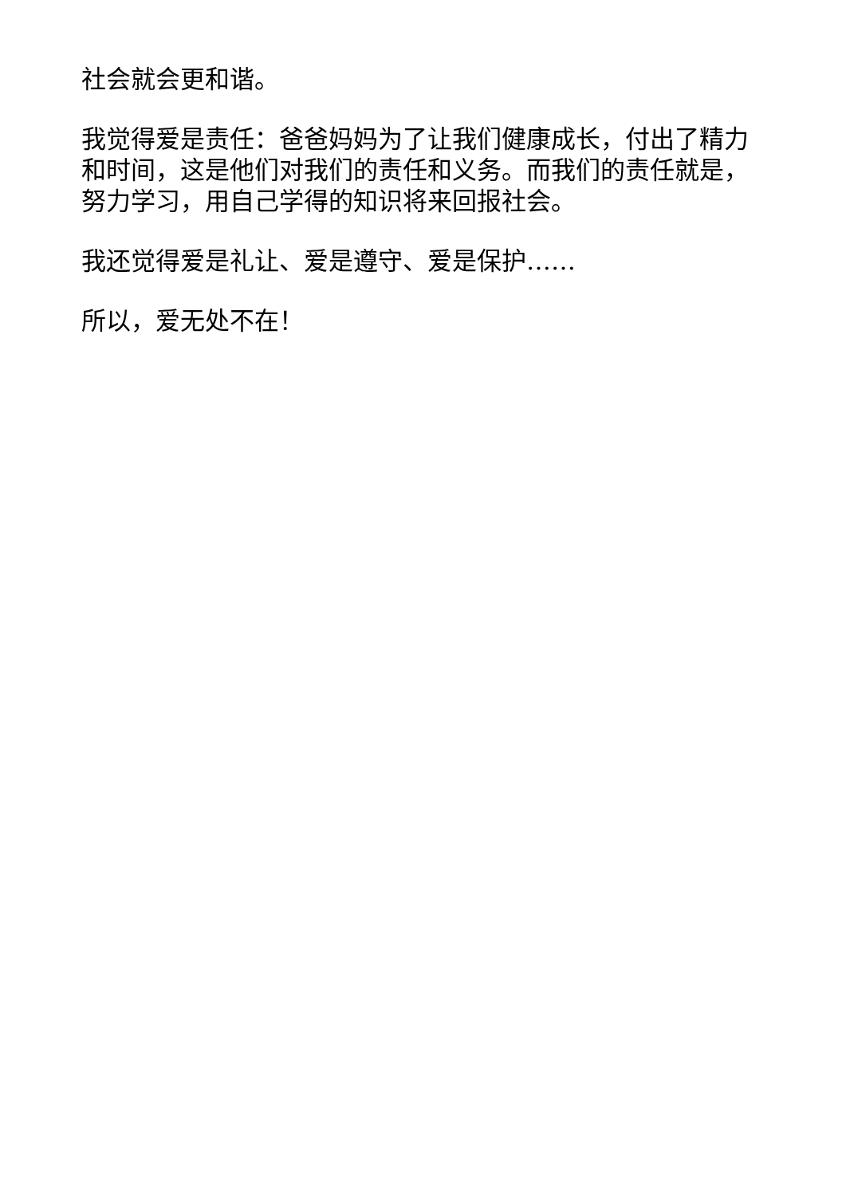社会就会更和谐。
我觉得爱是责任：爸爸妈妈为了让我们健康成长，付出了精力和时间，这是他们对我们的责任和义务。而我们的责任就是，努力学习，用自己学得的知识将来回报社会。
我还觉得爱是礼让、爱是遵守、爱是保护……
所以，爱无处不在！